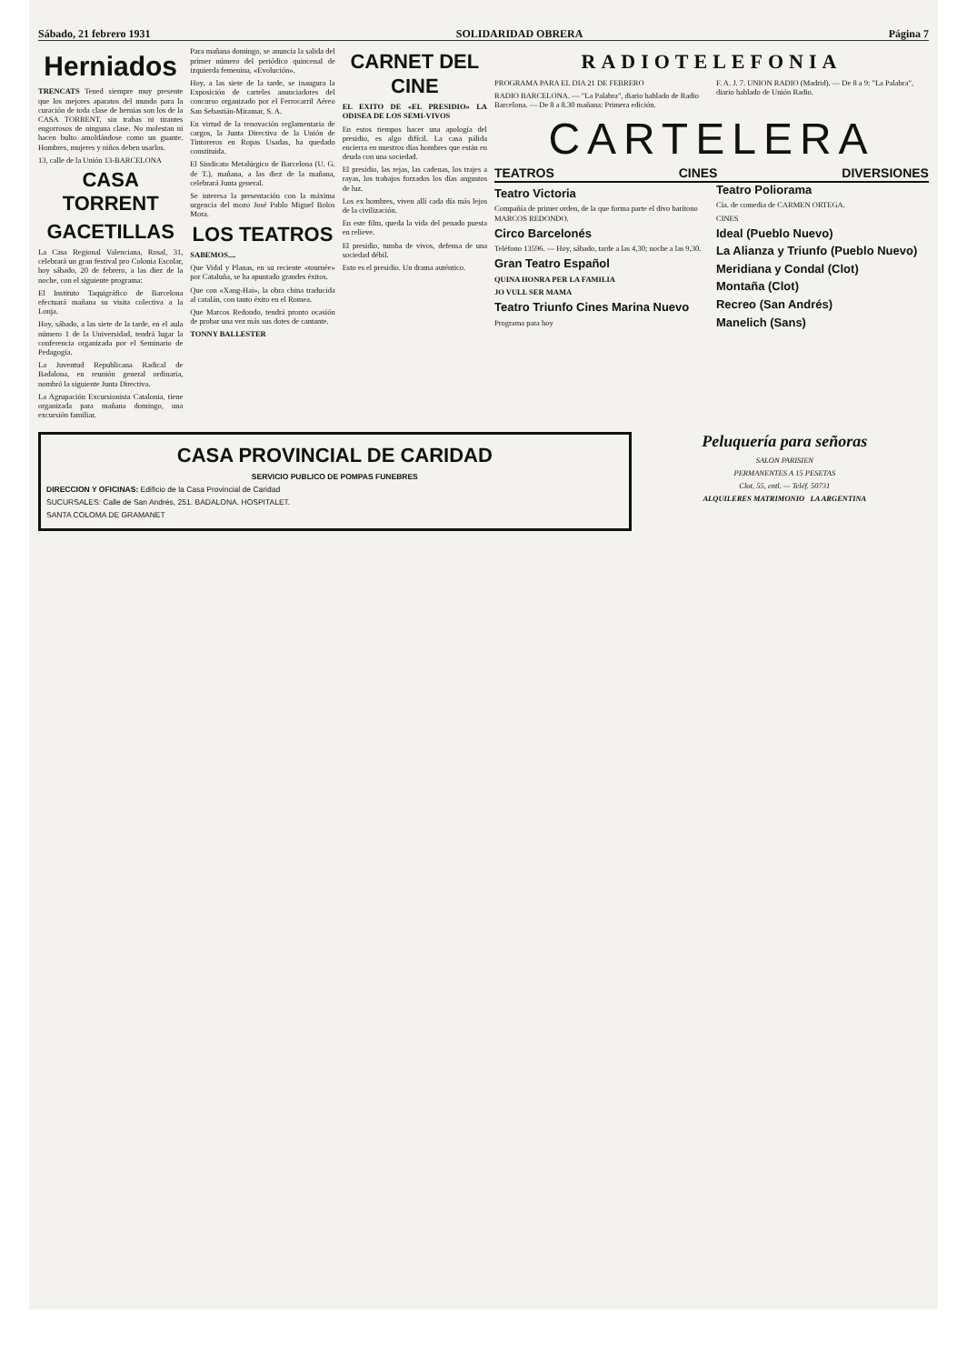Sábado, 21 febrero 1931 SOLIDARIDAD OBRERA Página 7
Herniados
TRENCATS Tened siempre muy presente que los mejores aparatos del mundo para la curación de toda clase de hernias son los de la CASA TORRENT, sin trabas ni tirantes engorrosos de ninguna clase. No molestan ni hacen bulto amoldándose como un guante. Hombres, mujeres y niños deben usarlos.
13, calle de la Unión 13-BARCELONA
CASA TORRENT
GACETILLAS
La Casa Regional Valenciana, Rosal, 31, celebrará un gran festival pro Colonia Escolar, hoy sábado, 20 de febrero, a las diez de la noche, con el siguiente programa:
El Instituto Taquigráfico de Barcelona efectuará mañana su visita colectiva a la Lonja.
Hoy, sábado, a las siete de la tarde, en el aula número 1 de la Universidad, tendrá lugar la conferencia organizada por el Seminario de Pedagogía.
La Juventud Republicana Radical de Badalona, en reunión general ordinaria, nombró la siguiente Junta Directiva.
La Agrupación Excursionista Catalonia, tiene organizada para mañana domingo, una excursión familiar.
Para mañana domingo, se anuncia la salida del primer número del periódico quincenal de izquierda femenina, «Evolución».
Hoy, a las siete de la tarde, se inaugura la Exposición de carteles anunciadores del concurso organizado por el Ferrocarril Aéreo San Sebastián-Miramar, S. A.
En virtud de la renovación reglamentaria de cargos, la Junta Directiva de la Unión de Tintoreros en Ropas Usadas, ha quedado constituida.
El Sindicato Metalúrgico de Barcelona (U. G. de T.), mañana, a las diez de la mañana, celebrará Junta general.
Se interesa la presentación con la máxima urgencia del mozo José Pablo Miguel Bolos Mora.
LOS TEATROS
SABEMOS....
Que Vidal y Planas, en su reciente «tournée» por Cataluña, se ha apuntado grandes éxitos.
Que con «Xang-Hai», la obra china traducida al catalán, con tanto éxito en el Romea.
Que Marcos Redondo, tendrá pronto ocasión de probar una vez más sus dotes de cantante.
TONNY BALLESTER
CARNET DEL CINE
EL EXITO DE «EL PRESIDIO» LA ODISEA DE LOS SEMI-VIVOS
En estos tiempos hacer una apología del presidio, es algo difícil. La casa pálida encierra en nuestros días hombres que están en deuda con una sociedad.
El presidio, las rejas, las cadenas, los trajes a rayas, los trabajos forzados los días angustos de luz.
Los ex hombres, viven allí cada día más lejos de la civilización.
En este film, queda la vida del penado puesta en relieve.
El presidio, tumba de vivos, defensa de una sociedad débil.
Esto es el presidio. Un drama auténtico.
RADIOTELEFONIA
PROGRAMA PARA EL DIA 21 DE FEBRERO
RADIO BARCELONA. — "La Palabra", diario hablado de Radio Barcelona. — De 8 a 8.30 mañana: Primera edición.
F. A. J. 7. UNION RADIO (Madrid). — De 8 a 9: "La Palabra", diario hablado de Unión Radio.
CARTELERA
TEATROS CINES DIVERSIONES
Teatro Victoria
Compañía de primer orden, de la que forma parte el divo barítono MARCOS REDONDO.
Circo Barcelonés
Teléfono 13596. — Hoy, sábado, tarde a las 4,30; noche a las 9,30.
Gran Teatro Español
QUINA HONRA PER LA FAMILIA
JO VULL SER MAMA
Teatro Triunfo Cines Marina Nuevo
Programa para hoy
Teatro Poliorama
Cía. de comedia de CARMEN ORTEGA.
CINES
Ideal (Pueblo Nuevo)
La Alianza y Triunfo (Pueblo Nuevo)
Meridiana y Condal (Clot)
Montaña (Clot)
Recreo (San Andrés)
Manelich (Sans)
CASA PROVINCIAL DE CARIDAD
SERVICIO PUBLICO DE POMPAS FUNEBRES
DIRECCION Y OFICINAS: Edificio de la Casa Provincial de Caridad
SUCURSALES: Calle de San Andrés, 251. BADALONA. HOSPITALET.
SANTA COLOMA DE GRAMANET
Peluquería para señoras
SALON PARISIEN
PERMANENTES A 15 PESETAS
Clot, 55, entl. — Teléf. 50731
ALQUILERES MATRIMONIO LA ARGENTINA